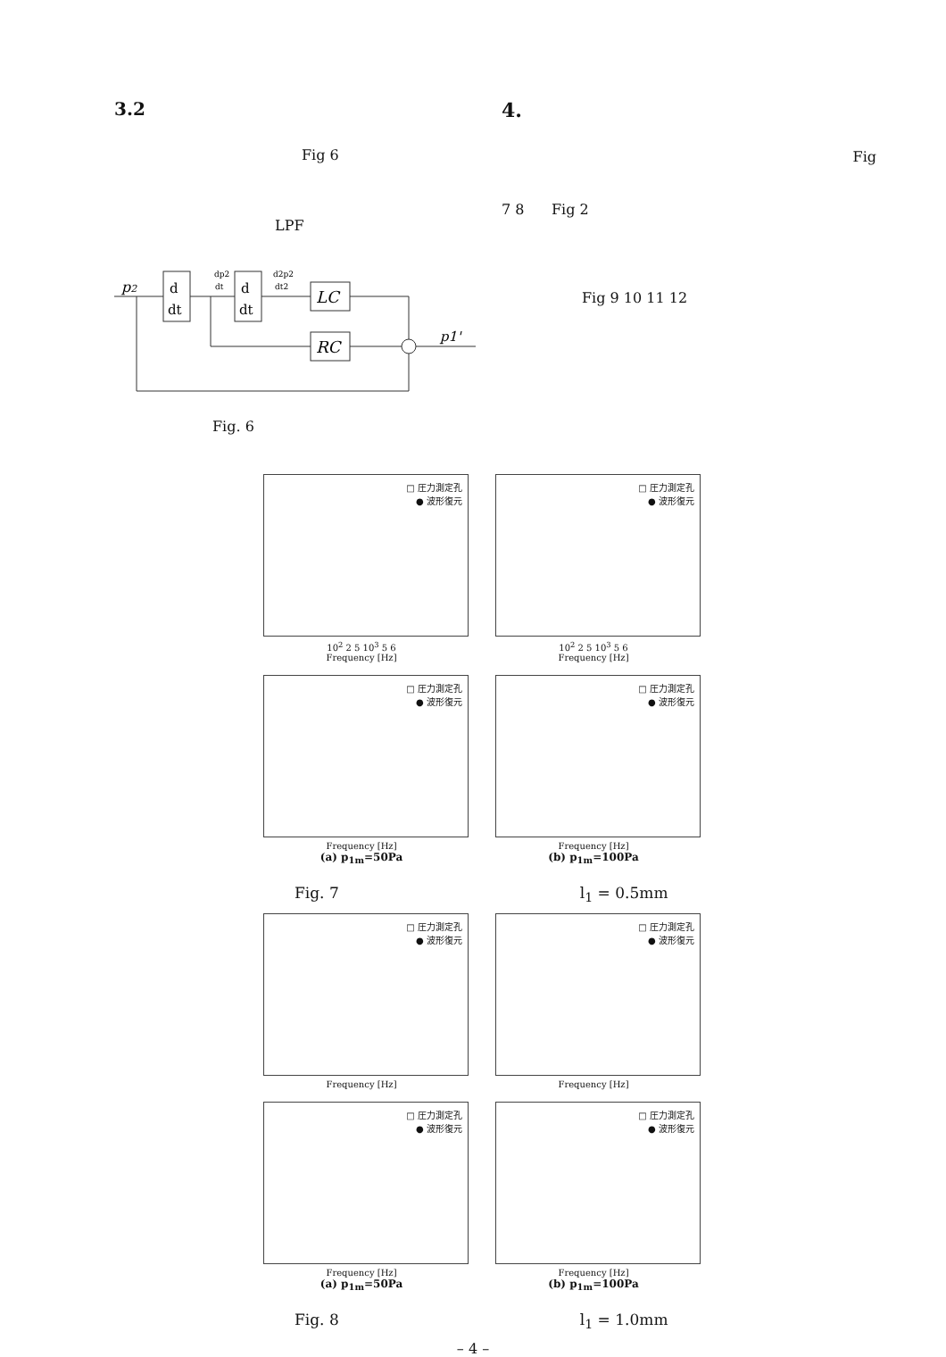3.2
Fig 6
LPF
p2
d
dt
dp2
dt
d
dt
d2p2
dt2
LC
RC
p1'
Fig. 6
4.
Fig
7 8 Fig 2
Fig 9 10 11 12
□ 圧力測定孔
● 波形復元
10<sup>2</sup> 2 5 10<sup>3</sup> 5 6
Frequency [Hz]
□ 圧力測定孔
● 波形復元
10<sup>2</sup> 2 5 10<sup>3</sup> 5 6
Frequency [Hz]
□ 圧力測定孔
● 波形復元
Frequency [Hz]
(a) p<sub>1m</sub>=50Pa
□ 圧力測定孔
● 波形復元
Frequency [Hz]
(b) p<sub>1m</sub>=100Pa
Fig. 7 l<sub>1</sub> = 0.5mm
□ 圧力測定孔
● 波形復元
Frequency [Hz]
□ 圧力測定孔
● 波形復元
Frequency [Hz]
□ 圧力測定孔
● 波形復元
Frequency [Hz]
(a) p<sub>1m</sub>=50Pa
□ 圧力測定孔
● 波形復元
Frequency [Hz]
(b) p<sub>1m</sub>=100Pa
Fig. 8 l<sub>1</sub> = 1.0mm
– 4 –